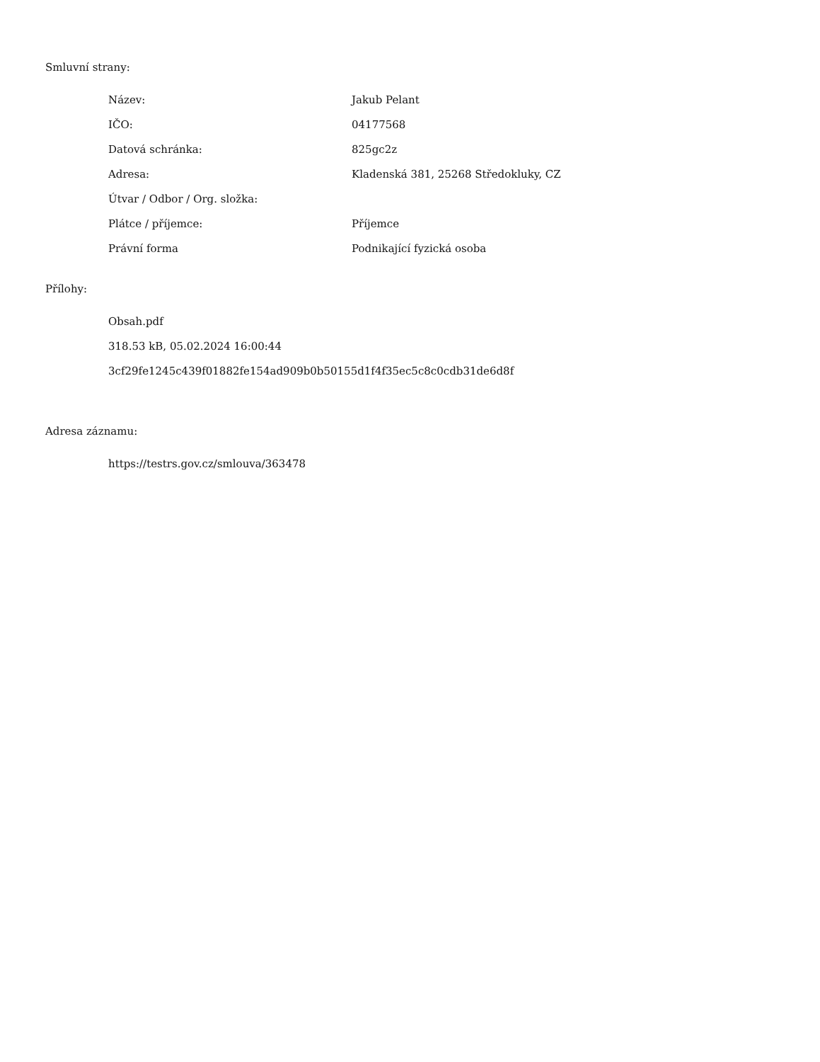Smluvní strany:
| Název: | Jakub Pelant |
| IČO: | 04177568 |
| Datová schránka: | 825gc2z |
| Adresa: | Kladenská 381, 25268 Středokluky, CZ |
| Útvar / Odbor / Org. složka: | |
| Plátce / příjemce: | Příjemce |
| Právní forma | Podnikající fyzická osoba |
Přílohy:
Obsah.pdf
318.53 kB, 05.02.2024 16:00:44
3cf29fe1245c439f01882fe154ad909b0b50155d1f4f35ec5c8c0cdb31de6d8f
Adresa záznamu:
https://testrs.gov.cz/smlouva/363478